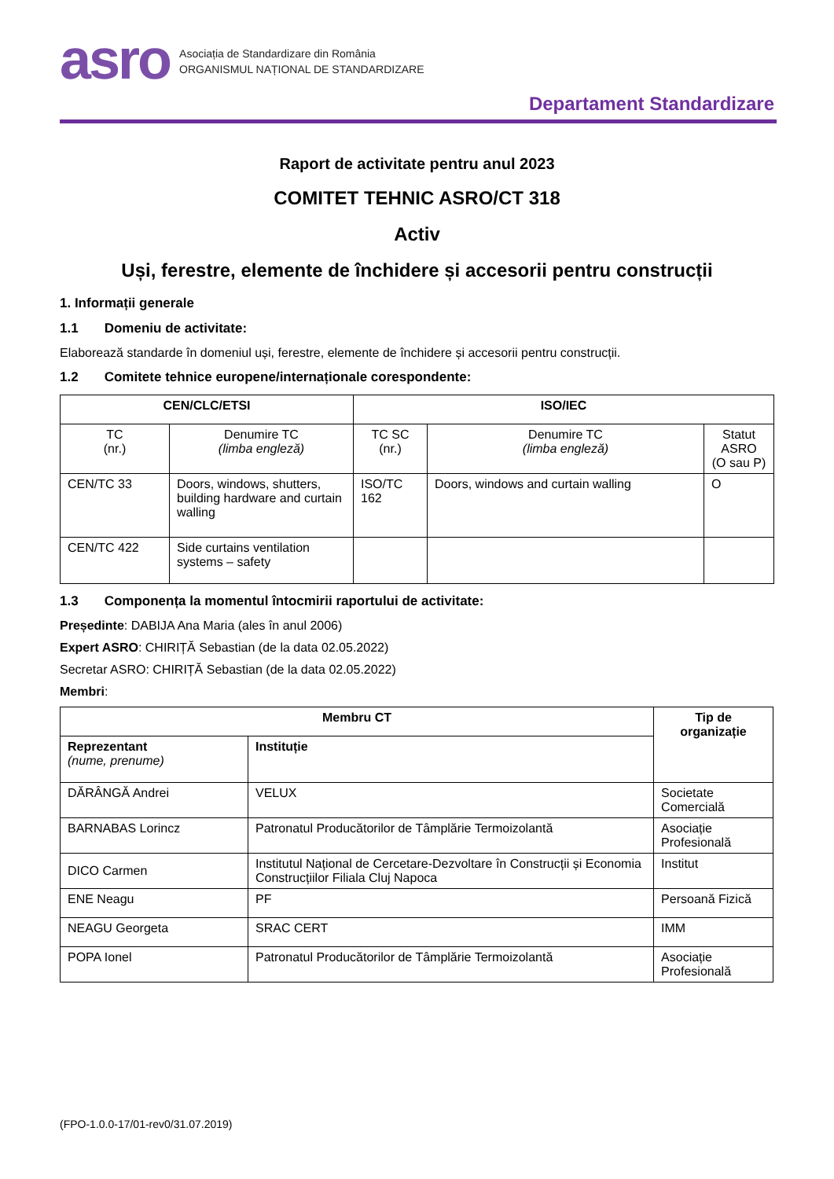asro
Asociația de Standardizare din România
ORGANISMUL NAȚIONAL DE STANDARDIZARE
Departament Standardizare
Raport de activitate pentru anul 2023
COMITET TEHNIC ASRO/CT 318
Activ
Uși, ferestre, elemente de închidere și accesorii pentru construcții
1. Informații generale
1.1 Domeniu de activitate:
Elaborează standarde în domeniul uși, ferestre, elemente de închidere și accesorii pentru construcții.
1.2 Comitete tehnice europene/internaționale corespondente:
| CEN/CLC/ETSI | | ISO/IEC | | |
| --- | --- | --- | --- | --- |
| TC (nr.) | Denumire TC (limba engleză) | TC SC (nr.) | Denumire TC (limba engleză) | Statut ASRO (O sau P) |
| CEN/TC 33 | Doors, windows, shutters, building hardware and curtain walling | ISO/TC 162 | Doors, windows and curtain walling | O |
| CEN/TC 422 | Side curtains ventilation systems – safety | | | |
1.3 Componența la momentul întocmirii raportului de activitate:
Președinte: DABIJA Ana Maria (ales în anul 2006)
Expert ASRO: CHIRIȚĂ Sebastian (de la data 02.05.2022)
Secretar ASRO: CHIRIȚĂ Sebastian (de la data 02.05.2022)
Membri:
| Membru CT | | Tip de organizație |
| --- | --- | --- |
| Reprezentant (nume, prenume) | Instituție | |
| DĂRÂNGĂ Andrei | VELUX | Societate Comercială |
| BARNABAS Lorincz | Patronatul Producătorilor de Tâmplărie Termoizolantă | Asociație Profesională |
| DICO Carmen | Institutul Național de Cercetare-Dezvoltare în Construcții și Economia Construcțiilor Filiala Cluj Napoca | Institut |
| ENE Neagu | PF | Persoană Fizică |
| NEAGU Georgeta | SRAC CERT | IMM |
| POPA Ionel | Patronatul Producătorilor de Tâmplărie Termoizolantă | Asociație Profesională |
(FPO-1.0.0-17/01-rev0/31.07.2019)